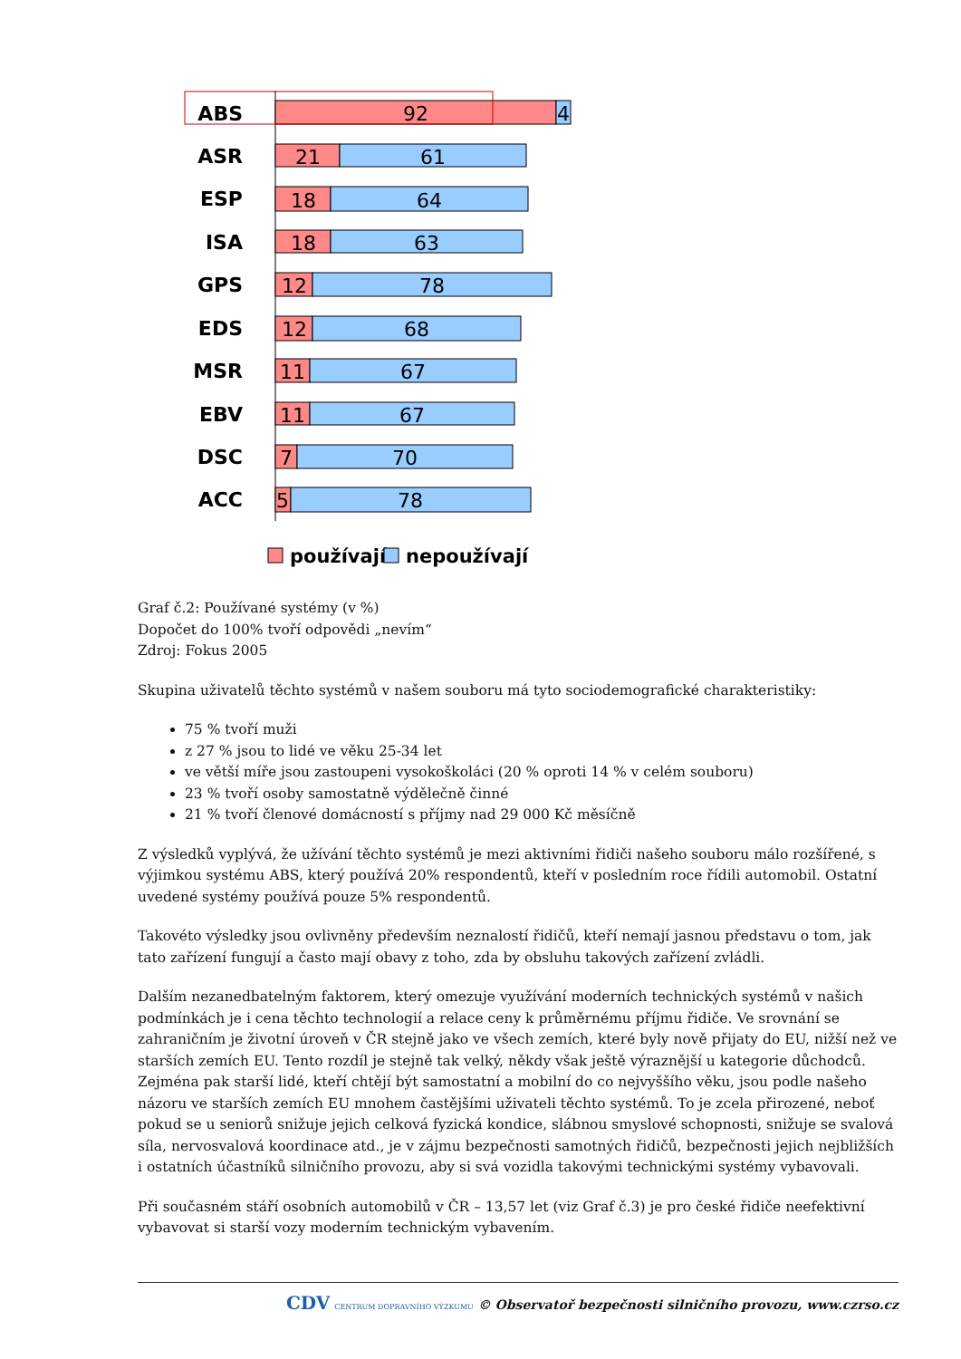ABS
ASR
ESP
ISA
GPS
EDS
MSR
EBV
DSC
ACC
92
4
21
61
18
64
18
63
12
78
12
68
11
67
11
67
7
70
5
78
používají
nepoužívají
Graf č.2: Používané systémy (v %)
Dopočet do 100% tvoří odpovědi „nevím“
Zdroj: Fokus 2005
Skupina uživatelů těchto systémů v našem souboru má tyto sociodemografické charakteristiky:
75 % tvoří muži
z 27 % jsou to lidé ve věku 25-34 let
ve větší míře jsou zastoupeni vysokoškoláci (20 % oproti 14 % v celém souboru)
23 % tvoří osoby samostatně výdělečně činné
21 % tvoří členové domácností s příjmy nad 29 000 Kč měsíčně
Z výsledků vyplývá, že užívání těchto systémů je mezi aktivními řidiči našeho souboru málo rozšířené, s výjimkou systému ABS, který používá 20% respondentů, kteří v posledním roce řídili automobil. Ostatní uvedené systémy používá pouze 5% respondentů.
Takovéto výsledky jsou ovlivněny především neznalostí řidičů, kteří nemají jasnou představu o tom, jak tato zařízení fungují a často mají obavy z toho, zda by obsluhu takových zařízení zvládli.
Dalším nezanedbatelným faktorem, který omezuje využívání moderních technických systémů v našich podmínkách je i cena těchto technologií a relace ceny k průměrnému příjmu řidiče. Ve srovnání se zahraničním je životní úroveň v ČR stejně jako ve všech zemích, které byly nově přijaty do EU, nižší než ve starších zemích EU. Tento rozdíl je stejně tak velký, někdy však ještě výraznější u kategorie důchodců. Zejména pak starší lidé, kteří chtějí být samostatní a mobilní do co nejvyššího věku, jsou podle našeho názoru ve starších zemích EU mnohem častějšími uživateli těchto systémů. To je zcela přirozené, neboť pokud se u seniorů snižuje jejich celková fyzická kondice, slábnou smyslové schopnosti, snižuje se svalová síla, nervosvalová koordinace atd., je v zájmu bezpečnosti samotných řidičů, bezpečnosti jejich nejbližších i ostatních účastníků silničního provozu, aby si svá vozidla takovými technickými systémy vybavovali.
Při současném stáří osobních automobilů v ČR – 13,57 let (viz Graf č.3) je pro české řidiče neefektivní vybavovat si starší vozy moderním technickým vybavením.
CDV CENTRUM DOPRAVNÍHO VÝZKUMU © Observatoř bezpečnosti silničního provozu, www.czrso.cz